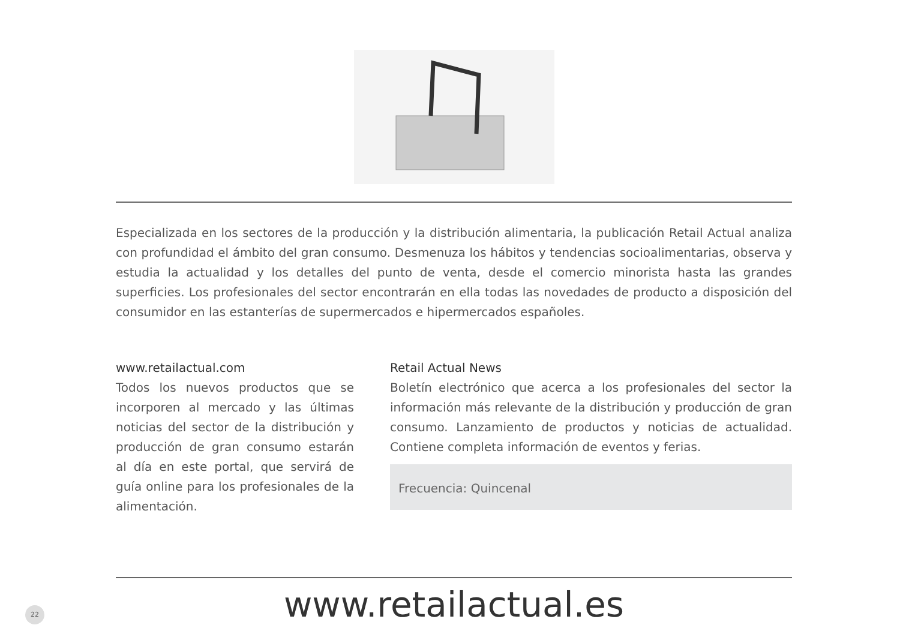Especializada en los sectores de la producción y la distribución alimentaria, la publicación Retail Actual analiza con profundidad el ámbito del gran consumo. Desmenuza los hábitos y tendencias socioalimentarias, observa y estudia la actualidad y los detalles del punto de venta, desde el comercio minorista hasta las grandes superficies. Los profesionales del sector encontrarán en ella todas las novedades de producto a disposición del consumidor en las estanterías de supermercados e hipermercados españoles.
www.retailactual.com
Todos los nuevos productos que se incorporen al mercado y las últimas noticias del sector de la distribución y producción de gran consumo estarán al día en este portal, que servirá de guía online para los profesionales de la alimentación.
Retail Actual News
Boletín electrónico que acerca a los profesionales del sector la información más relevante de la distribución y producción de gran consumo. Lanzamiento de productos y noticias de actualidad. Contiene completa información de eventos y ferias.
Frecuencia: Quincenal
www.retailactual.es
22